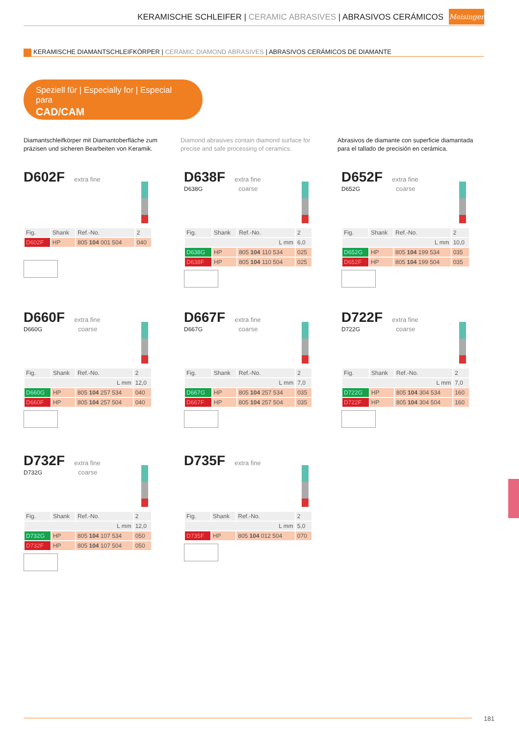KERAMISCHE SCHLEIFER | CERAMIC ABRASIVES | ABRASIVOS CERÁMICOS
Meisinger
KERAMISCHE DIAMANTSCHLEIFKÖRPER | CERAMIC DIAMOND ABRASIVES | ABRASIVOS CERÁMICOS DE DIAMANTE
Speziell für | Especially for | Especial para
CAD/CAM
Diamantschleifkörper mit Diamantoberfläche zum präzisen und sicheren Bearbeiten von Keramik.
Diamond abrasives contain diamond surface for precise and safe processing of ceramics.
Abrasivos de diamante con superficie diamantada para el tallado de precisión en cerámica.
D602F
extra fine
| Fig. | Shank | Ref.-No. | 2 |
| --- | --- | --- | --- |
| D602F | HP | 805 104 001 504 | 040 |
D638F
extra fine
D638G coarse
| Fig. | Shank | Ref.-No. | 2 |
| --- | --- | --- | --- |
| L mm | | | 6,0 |
| D638G | HP | 805 104 110 534 | 025 |
| D638F | HP | 805 104 110 504 | 025 |
D652F
extra fine
D652G coarse
| Fig. | Shank | Ref.-No. | 2 |
| --- | --- | --- | --- |
| L mm | | | 10,0 |
| D652G | HP | 805 104 199 534 | 035 |
| D652F | HP | 805 104 199 504 | 035 |
D660F
extra fine
D660G coarse
| Fig. | Shank | Ref.-No. | 2 |
| --- | --- | --- | --- |
| L mm | | | 12,0 |
| D660G | HP | 805 104 257 534 | 040 |
| D660F | HP | 805 104 257 504 | 040 |
D667F
extra fine
D667G coarse
| Fig. | Shank | Ref.-No. | 2 |
| --- | --- | --- | --- |
| L mm | | | 7,0 |
| D667G | HP | 805 104 257 534 | 035 |
| D667F | HP | 805 104 257 504 | 035 |
D722F
extra fine
D722G coarse
| Fig. | Shank | Ref.-No. | 2 |
| --- | --- | --- | --- |
| L mm | | | 7,0 |
| D722G | HP | 805 104 304 534 | 160 |
| D722F | HP | 805 104 304 504 | 160 |
D732F
extra fine
D732G coarse
| Fig. | Shank | Ref.-No. | 2 |
| --- | --- | --- | --- |
| L mm | | | 12,0 |
| D732G | HP | 805 104 107 534 | 050 |
| D732F | HP | 805 104 107 504 | 050 |
D735F
extra fine
| Fig. | Shank | Ref.-No. | 2 |
| --- | --- | --- | --- |
| L mm | | | 5,0 |
| D735F | HP | 805 104 012 504 | 070 |
181